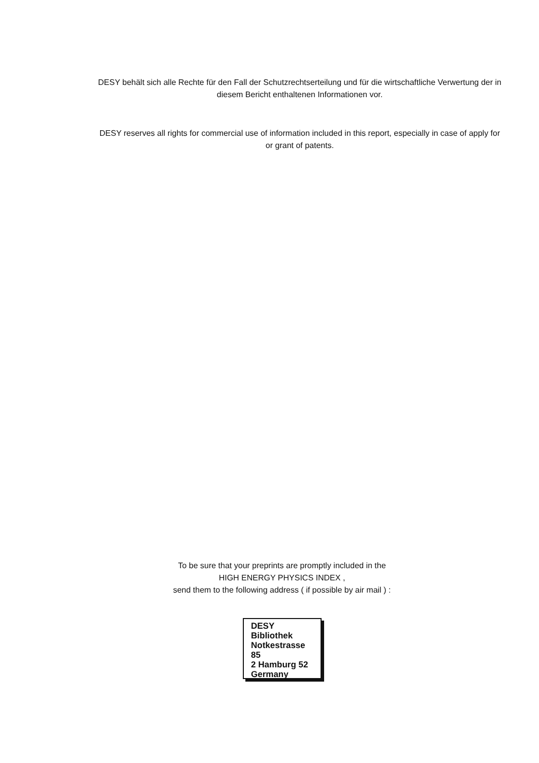DESY behält sich alle Rechte für den Fall der Schutzrechtserteilung und für die wirtschaftliche Verwertung der in diesem Bericht enthaltenen Informationen vor.
DESY reserves all rights for commercial use of information included in this report, especially in case of apply for or grant of patents.
To be sure that your preprints are promptly included in the
HIGH ENERGY PHYSICS INDEX ,
send them to the following address ( if possible by air mail ) :
DESY
Bibliothek
Notkestrasse 85
2 Hamburg 52
Germany